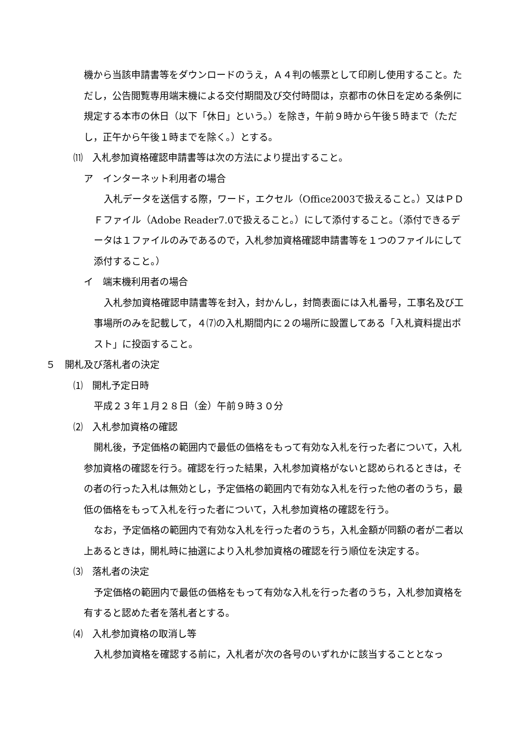機から当該申請書等をダウンロードのうえ，Ａ４判の帳票として印刷し使用すること。ただし，公告閲覧専用端末機による交付期間及び交付時間は，京都市の休日を定める条例に規定する本市の休日（以下「休日」という。）を除き，午前９時から午後５時まで（ただし，正午から午後１時までを除く。）とする。
⑾　入札参加資格確認申請書等は次の方法により提出すること。
ア　インターネット利用者の場合
入札データを送信する際，ワード，エクセル（Office2003で扱えること。）又はＰＤＦファイル（Adobe Reader7.0で扱えること。）にして添付すること。（添付できるデータは１ファイルのみであるので，入札参加資格確認申請書等を１つのファイルにして添付すること。）
イ　端末機利用者の場合
入札参加資格確認申請書等を封入，封かんし，封筒表面には入札番号，工事名及び工事場所のみを記載して，４⑺の入札期間内に２の場所に設置してある「入札資料提出ポスト」に投函すること。
５　開札及び落札者の決定
⑴　開札予定日時
平成２３年１月２８日（金）午前９時３０分
⑵　入札参加資格の確認
開札後，予定価格の範囲内で最低の価格をもって有効な入札を行った者について，入札参加資格の確認を行う。確認を行った結果，入札参加資格がないと認められるときは，その者の行った入札は無効とし，予定価格の範囲内で有効な入札を行った他の者のうち，最低の価格をもって入札を行った者について，入札参加資格の確認を行う。
なお，予定価格の範囲内で有効な入札を行った者のうち，入札金額が同額の者が二者以上あるときは，開札時に抽選により入札参加資格の確認を行う順位を決定する。
⑶　落札者の決定
予定価格の範囲内で最低の価格をもって有効な入札を行った者のうち，入札参加資格を有すると認めた者を落札者とする。
⑷　入札参加資格の取消し等
入札参加資格を確認する前に，入札者が次の各号のいずれかに該当することとなっ